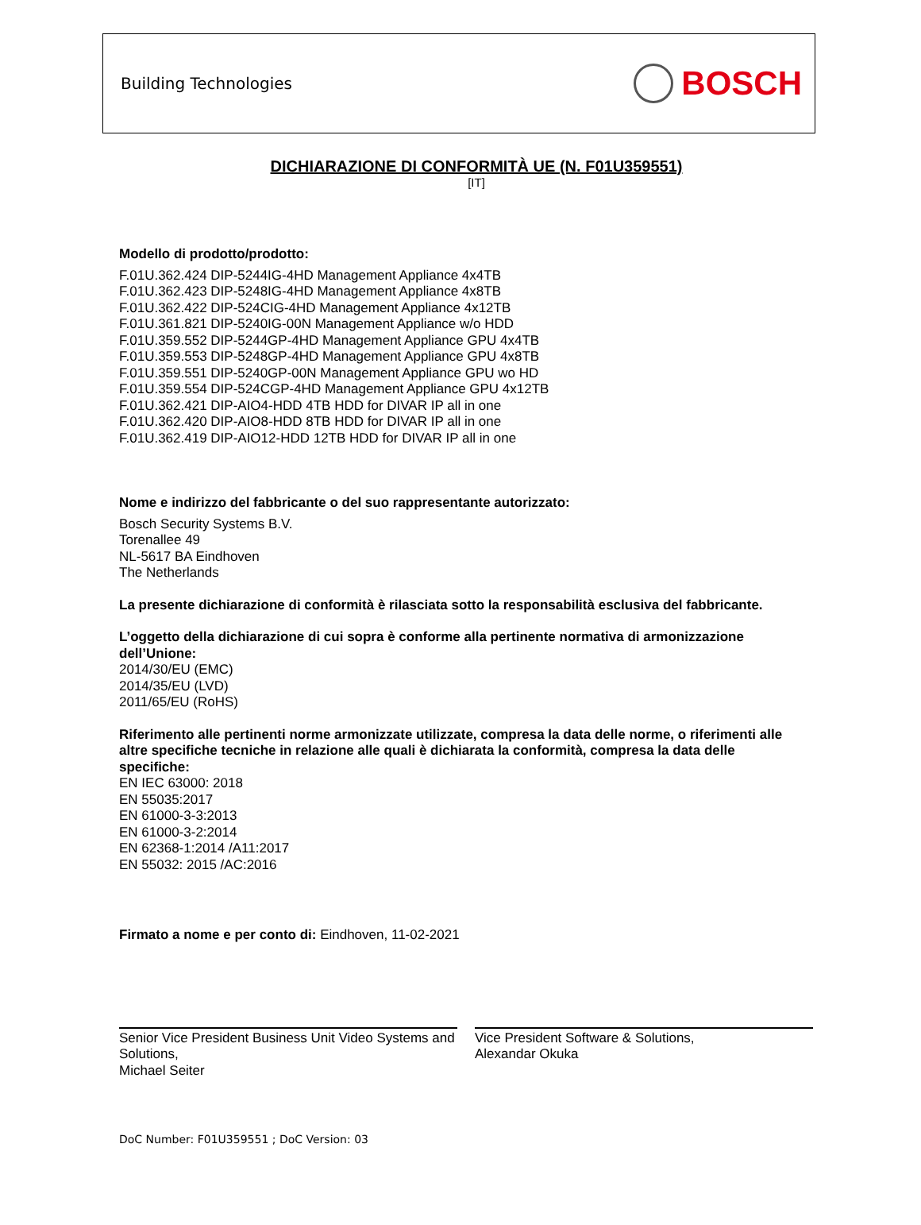Building Technologies
BOSCH
DICHIARAZIONE DI CONFORMITÀ UE (N. F01U359551)
[IT]
Modello di prodotto/prodotto:
F.01U.362.424 DIP-5244IG-4HD Management Appliance 4x4TB
F.01U.362.423 DIP-5248IG-4HD Management Appliance 4x8TB
F.01U.362.422 DIP-524CIG-4HD Management Appliance 4x12TB
F.01U.361.821 DIP-5240IG-00N Management Appliance w/o HDD
F.01U.359.552 DIP-5244GP-4HD Management Appliance GPU 4x4TB
F.01U.359.553 DIP-5248GP-4HD Management Appliance GPU 4x8TB
F.01U.359.551 DIP-5240GP-00N Management Appliance GPU wo HD
F.01U.359.554 DIP-524CGP-4HD Management Appliance GPU 4x12TB
F.01U.362.421 DIP-AIO4-HDD 4TB HDD for DIVAR IP all in one
F.01U.362.420 DIP-AIO8-HDD 8TB HDD for DIVAR IP all in one
F.01U.362.419 DIP-AIO12-HDD 12TB HDD for DIVAR IP all in one
Nome e indirizzo del fabbricante o del suo rappresentante autorizzato:
Bosch Security Systems B.V.
Torenallee 49
NL-5617 BA Eindhoven
The Netherlands
La presente dichiarazione di conformità è rilasciata sotto la responsabilità esclusiva del fabbricante.
L’oggetto della dichiarazione di cui sopra è conforme alla pertinente normativa di armonizzazione dell’Unione:
2014/30/EU (EMC)
2014/35/EU (LVD)
2011/65/EU (RoHS)
Riferimento alle pertinenti norme armonizzate utilizzate, compresa la data delle norme, o riferimenti alle altre specifiche tecniche in relazione alle quali è dichiarata la conformità, compresa la data delle specifiche:
EN IEC 63000: 2018
EN 55035:2017
EN 61000-3-3:2013
EN 61000-3-2:2014
EN 62368-1:2014 /A11:2017
EN 55032: 2015 /AC:2016
Firmato a nome e per conto di: Eindhoven, 11-02-2021
Senior Vice President Business Unit Video Systems and Solutions,
Michael Seiter
Vice President Software & Solutions,
Alexandar Okuka
DoC Number: F01U359551 ; DoC Version: 03